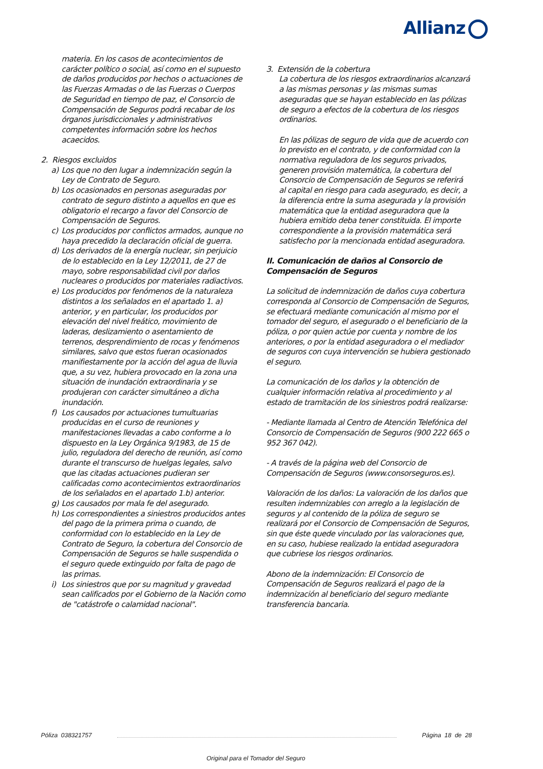Allianz
materia. En los casos de acontecimientos de carácter político o social, así como en el supuesto de daños producidos por hechos o actuaciones de las Fuerzas Armadas o de las Fuerzas o Cuerpos de Seguridad en tiempo de paz, el Consorcio de Compensación de Seguros podrá recabar de los órganos jurisdiccionales y administrativos competentes información sobre los hechos acaecidos.
2. Riesgos excluidos
a) Los que no den lugar a indemnización según la Ley de Contrato de Seguro.
b) Los ocasionados en personas aseguradas por contrato de seguro distinto a aquellos en que es obligatorio el recargo a favor del Consorcio de Compensación de Seguros.
c) Los producidos por conflictos armados, aunque no haya precedido la declaración oficial de guerra.
d) Los derivados de la energía nuclear, sin perjuicio de lo establecido en la Ley 12/2011, de 27 de mayo, sobre responsabilidad civil por daños nucleares o producidos por materiales radiactivos.
e) Los producidos por fenómenos de la naturaleza distintos a los señalados en el apartado 1. a) anterior, y en particular, los producidos por elevación del nivel freático, movimiento de laderas, deslizamiento o asentamiento de terrenos, desprendimiento de rocas y fenómenos similares, salvo que estos fueran ocasionados manifiestamente por la acción del agua de lluvia que, a su vez, hubiera provocado en la zona una situación de inundación extraordinaria y se produjeran con carácter simultáneo a dicha inundación.
f) Los causados por actuaciones tumultuarias producidas en el curso de reuniones y manifestaciones llevadas a cabo conforme a lo dispuesto en la Ley Orgánica 9/1983, de 15 de julio, reguladora del derecho de reunión, así como durante el transcurso de huelgas legales, salvo que las citadas actuaciones pudieran ser calificadas como acontecimientos extraordinarios de los señalados en el apartado 1.b) anterior.
g) Los causados por mala fe del asegurado.
h) Los correspondientes a siniestros producidos antes del pago de la primera prima o cuando, de conformidad con lo establecido en la Ley de Contrato de Seguro, la cobertura del Consorcio de Compensación de Seguros se halle suspendida o el seguro quede extinguido por falta de pago de las primas.
i) Los siniestros que por su magnitud y gravedad sean calificados por el Gobierno de la Nación como de "catástrofe o calamidad nacional".
3. Extensión de la cobertura
La cobertura de los riesgos extraordinarios alcanzará a las mismas personas y las mismas sumas aseguradas que se hayan establecido en las pólizas de seguro a efectos de la cobertura de los riesgos ordinarios.
En las pólizas de seguro de vida que de acuerdo con lo previsto en el contrato, y de conformidad con la normativa reguladora de los seguros privados, generen provisión matemática, la cobertura del Consorcio de Compensación de Seguros se referirá al capital en riesgo para cada asegurado, es decir, a la diferencia entre la suma asegurada y la provisión matemática que la entidad aseguradora que la hubiera emitido deba tener constituida. El importe correspondiente a la provisión matemática será satisfecho por la mencionada entidad aseguradora.
II. Comunicación de daños al Consorcio de Compensación de Seguros
La solicitud de indemnización de daños cuya cobertura corresponda al Consorcio de Compensación de Seguros, se efectuará mediante comunicación al mismo por el tomador del seguro, el asegurado o el beneficiario de la póliza, o por quien actúe por cuenta y nombre de los anteriores, o por la entidad aseguradora o el mediador de seguros con cuya intervención se hubiera gestionado el seguro.
La comunicación de los daños y la obtención de cualquier información relativa al procedimiento y al estado de tramitación de los siniestros podrá realizarse:
- Mediante llamada al Centro de Atención Telefónica del Consorcio de Compensación de Seguros (900 222 665 o 952 367 042).
- A través de la página web del Consorcio de Compensación de Seguros (www.consorseguros.es).
Valoración de los daños: La valoración de los daños que resulten indemnizables con arreglo a la legislación de seguros y al contenido de la póliza de seguro se realizará por el Consorcio de Compensación de Seguros, sin que éste quede vinculado por las valoraciones que, en su caso, hubiese realizado la entidad aseguradora que cubriese los riesgos ordinarios.
Abono de la indemnización: El Consorcio de Compensación de Seguros realizará el pago de la indemnización al beneficiario del seguro mediante transferencia bancaria.
Póliza 038321757 Página 18 de 28
Original para el Tomador del Seguro